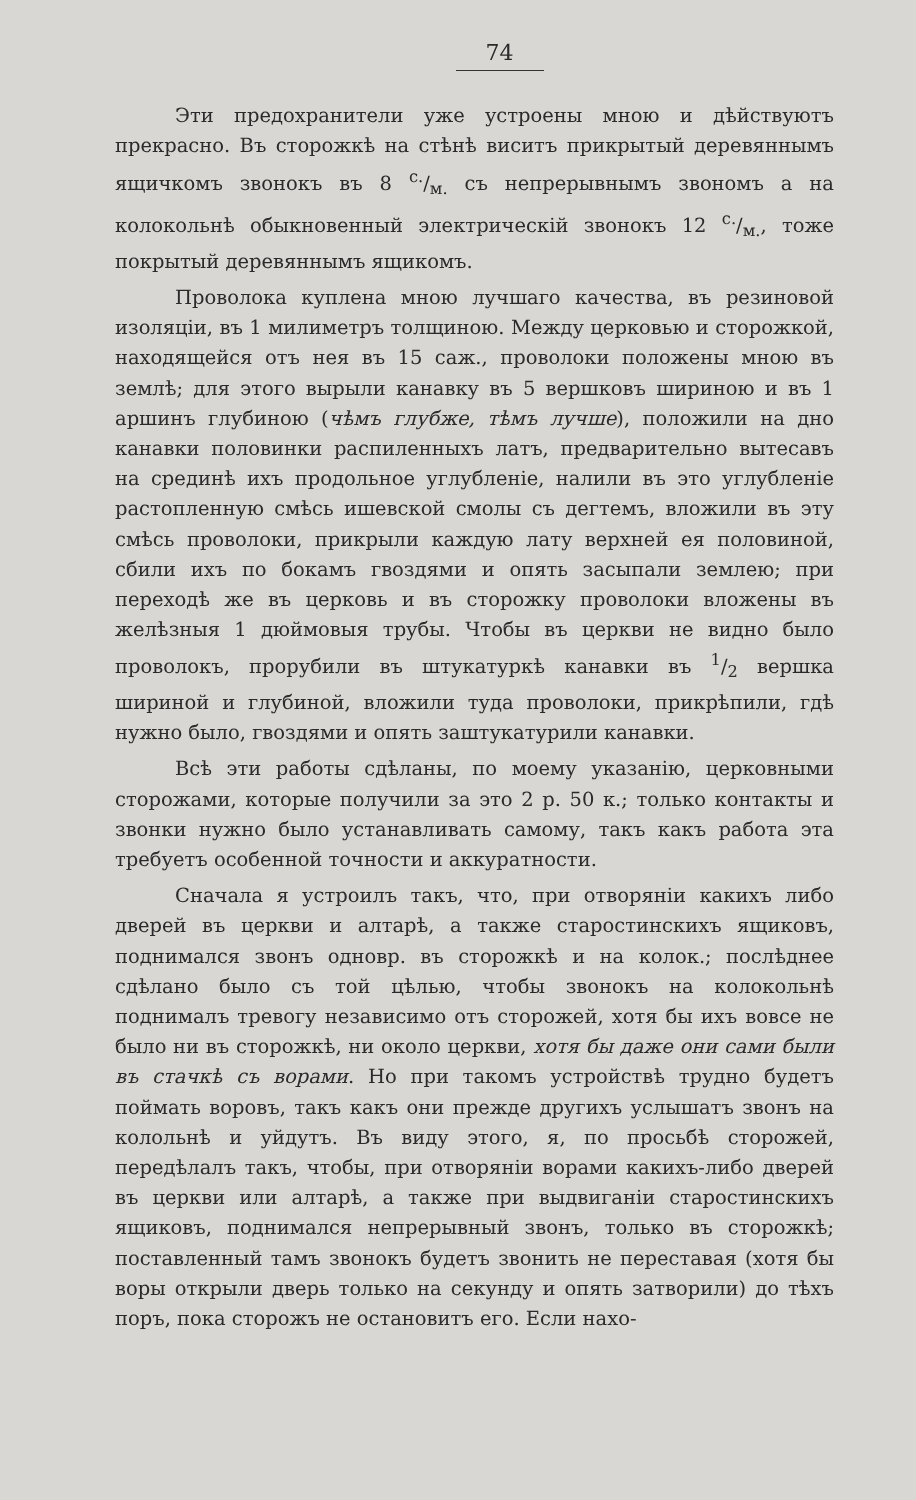74
Эти предохранители уже устроены мною и дѣйствуютъ прекрасно. Въ сторожкѣ на стѣнѣ виситъ прикрытый деревяннымъ ящичкомъ звонокъ въ 8 с./м. съ непрерывнымъ звономъ а на колокольнѣ обыкновенный электрическій звонокъ 12 с./м., тоже покрытый деревяннымъ ящикомъ.
Проволока куплена мною лучшаго качества, въ резиновой изоляціи, въ 1 милиметръ толщиною. Между церковью и сторожкой, находящейся отъ нея въ 15 саж., проволоки положены мною въ землѣ; для этого вырыли канавку въ 5 вершковъ шириною и въ 1 аршинъ глубиною (чѣмъ глубже, тѣмъ лучше), положили на дно канавки половинки распиленныхъ латъ, предварительно вытесавъ на срединѣ ихъ продольное углубленіе, налили въ это углубленіе растопленную смѣсь ишевской смолы съ дегтемъ, вложили въ эту смѣсь проволоки, прикрыли каждую лату верхней ея половиной, сбили ихъ по бокамъ гвоздями и опять засыпали землею; при переходѣ же въ церковь и въ сторожку проволоки вложены въ желѣзныя 1 дюймовыя трубы. Чтобы въ церкви не видно было проволокъ, прорубили въ штукатуркѣ канавки въ 1/2 вершка шириной и глубиной, вложили туда проволоки, прикрѣпили, гдѣ нужно было, гвоздями и опять заштукатурили канавки.
Всѣ эти работы сдѣланы, по моему указанію, церковными сторожами, которые получили за это 2 р. 50 к.; только контакты и звонки нужно было устанавливать самому, такъ какъ работа эта требуетъ особенной точности и аккуратности.
Сначала я устроилъ такъ, что, при отворяніи какихъ либо дверей въ церкви и алтарѣ, а также старостинскихъ ящиковъ, поднимался звонъ одновр. въ сторожкѣ и на колок.; послѣднее сдѣлано было съ той цѣлью, чтобы звонокъ на колокольнѣ поднималъ тревогу независимо отъ сторожей, хотя бы ихъ вовсе не было ни въ сторожкѣ, ни около церкви, хотя бы даже они сами были въ стачкѣ съ ворами. Но при такомъ устройствѣ трудно будетъ поймать воровъ, такъ какъ они прежде другихъ услышатъ звонъ на колольнѣ и уйдутъ. Въ виду этого, я, по просьбѣ сторожей, передѣлалъ такъ, чтобы, при отворяніи ворами какихъ-либо дверей въ церкви или алтарѣ, а также при выдвиганіи старостинскихъ ящиковъ, поднимался непрерывный звонъ, только въ сторожкѣ; поставленный тамъ звонокъ будетъ звонить не переставая (хотя бы воры открыли дверь только на секунду и опять затворили) до тѣхъ поръ, пока сторожъ не остановитъ его. Если нахо-